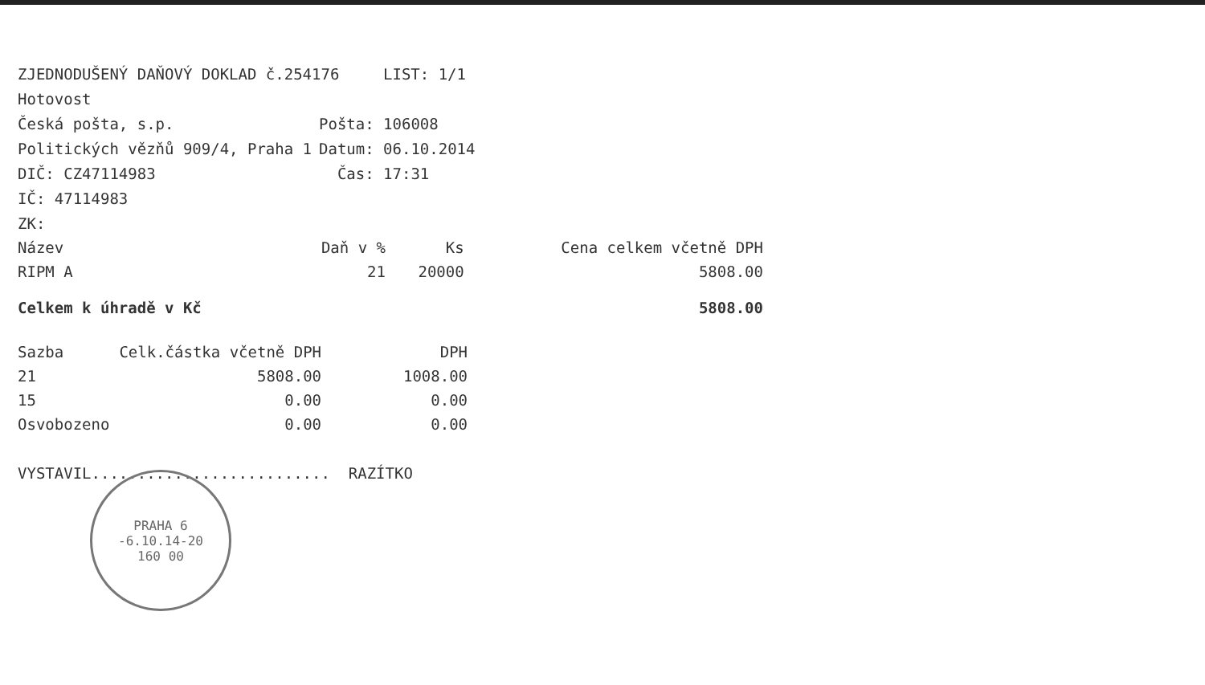ZJEDNODUŠENÝ DAŇOVÝ DOKLAD č.254176 LIST: 1/1
Hotovost
Česká pošta, s.p. Pošta: 106008
Politických vězňů 909/4, Praha 1 Datum: 06.10.2014
DIČ: CZ47114983 Čas: 17:31
IČ: 47114983
ZK:
| Název | Daň v % | Ks | Cena celkem včetně DPH |
| --- | --- | --- | --- |
| RIPM A | 21 | 20000 | 5808.00 |
| Celkem k úhradě v Kč | | | 5808.00 |
| Sazba | Celk.částka včetně DPH | DPH |
| --- | --- | --- |
| 21 | 5808.00 | 1008.00 |
| 15 | 0.00 | 0.00 |
| Osvobozeno | 0.00 | 0.00 |
VYSTAVIL.......................... RAZÍTKO
PRAHA 6
-6.10.14-20
160 00